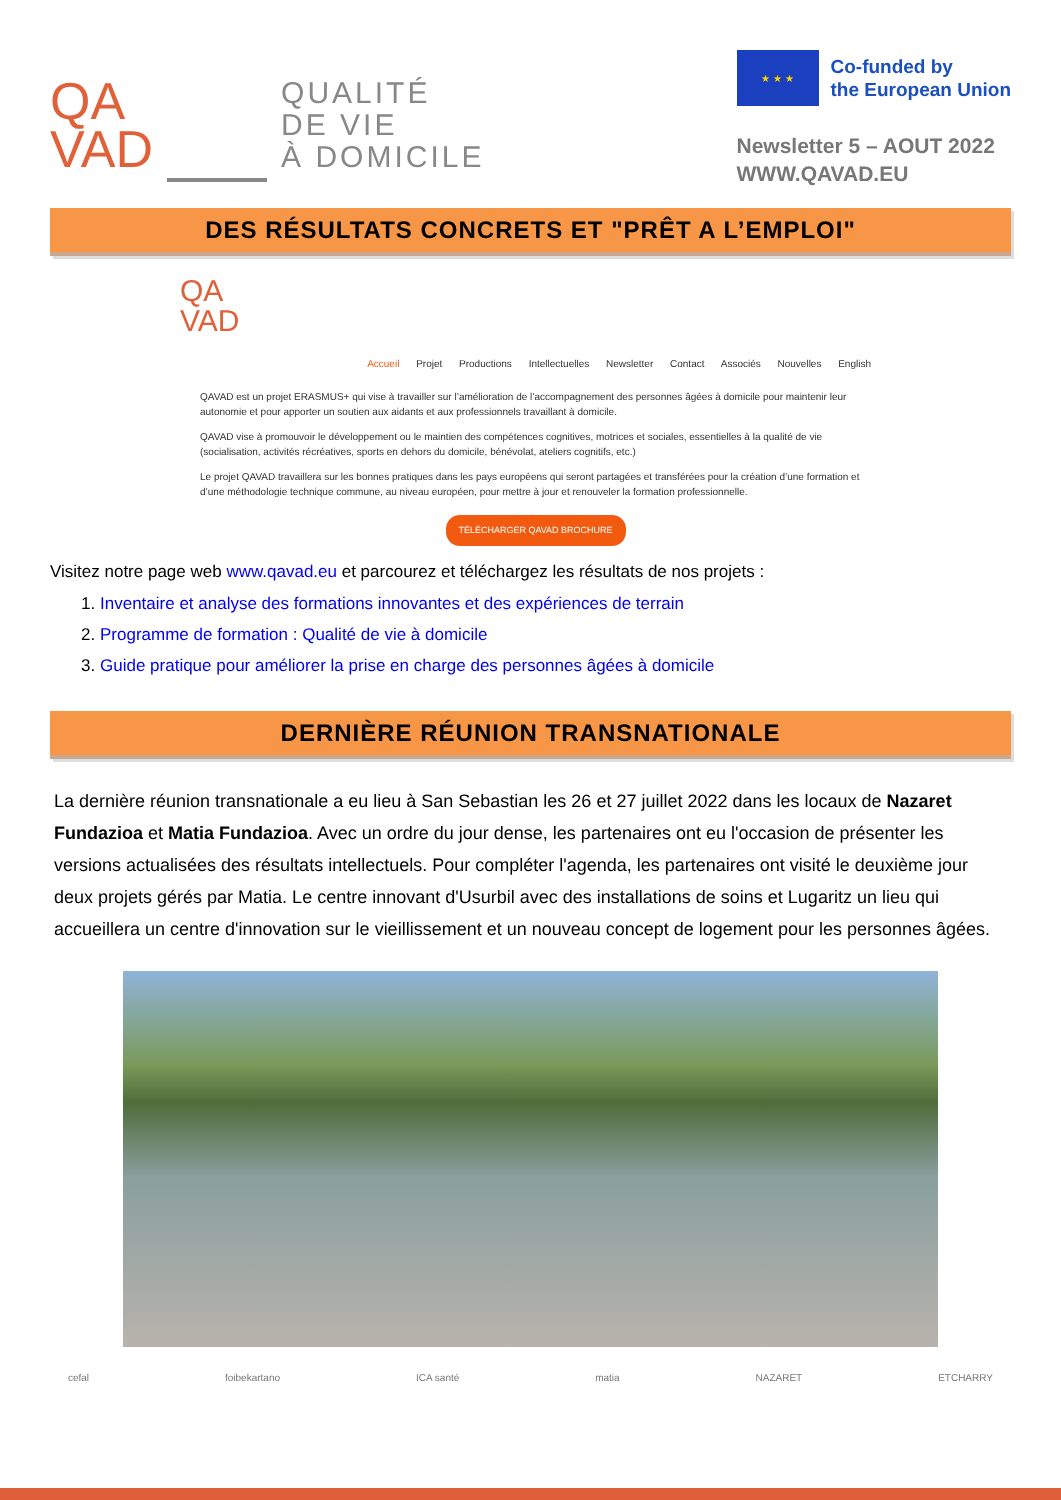QA
VAD
QUALITÉ
DE VIE
À DOMICILE
★ ★ ★
Co-funded by
the European Union
Newsletter 5 – AOUT 2022
WWW.QAVAD.EU
DES RÉSULTATS CONCRETS ET "PRÊT A L’EMPLOI"
QA
VAD
Accueil Projet Productions Intellectuelles Newsletter Contact Associés Nouvelles English
QAVAD est un projet ERASMUS+ qui vise à travailler sur l’amélioration de l’accompagnement des personnes âgées à domicile pour maintenir leur autonomie et pour apporter un soutien aux aidants et aux professionnels travaillant à domicile.
QAVAD vise à promouvoir le développement ou le maintien des compétences cognitives, motrices et sociales, essentielles à la qualité de vie (socialisation, activités récréatives, sports en dehors du domicile, bénévolat, ateliers cognitifs, etc.)
Le projet QAVAD travaillera sur les bonnes pratiques dans les pays européens qui seront partagées et transférées pour la création d’une formation et d’une méthodologie technique commune, au niveau européen, pour mettre à jour et renouveler la formation professionnelle.
TÉLÉCHARGER QAVAD BROCHURE
Visitez notre page web www.qavad.eu et parcourez et téléchargez les résultats de nos projets :
1. Inventaire et analyse des formations innovantes et des expériences de terrain
2. Programme de formation : Qualité de vie à domicile
3. Guide pratique pour améliorer la prise en charge des personnes âgées à domicile
DERNIÈRE RÉUNION TRANSNATIONALE
La dernière réunion transnationale a eu lieu à San Sebastian les 26 et 27 juillet 2022 dans les locaux de Nazaret Fundazioa et Matia Fundazioa. Avec un ordre du jour dense, les partenaires ont eu l'occasion de présenter les versions actualisées des résultats intellectuels. Pour compléter l'agenda, les partenaires ont visité le deuxième jour deux projets gérés par Matia. Le centre innovant d'Usurbil avec des installations de soins et Lugaritz un lieu qui accueillera un centre d'innovation sur le vieillissement et un nouveau concept de logement pour les personnes âgées.
cefal foibekartano ICA santé matia NAZARET ETCHARRY